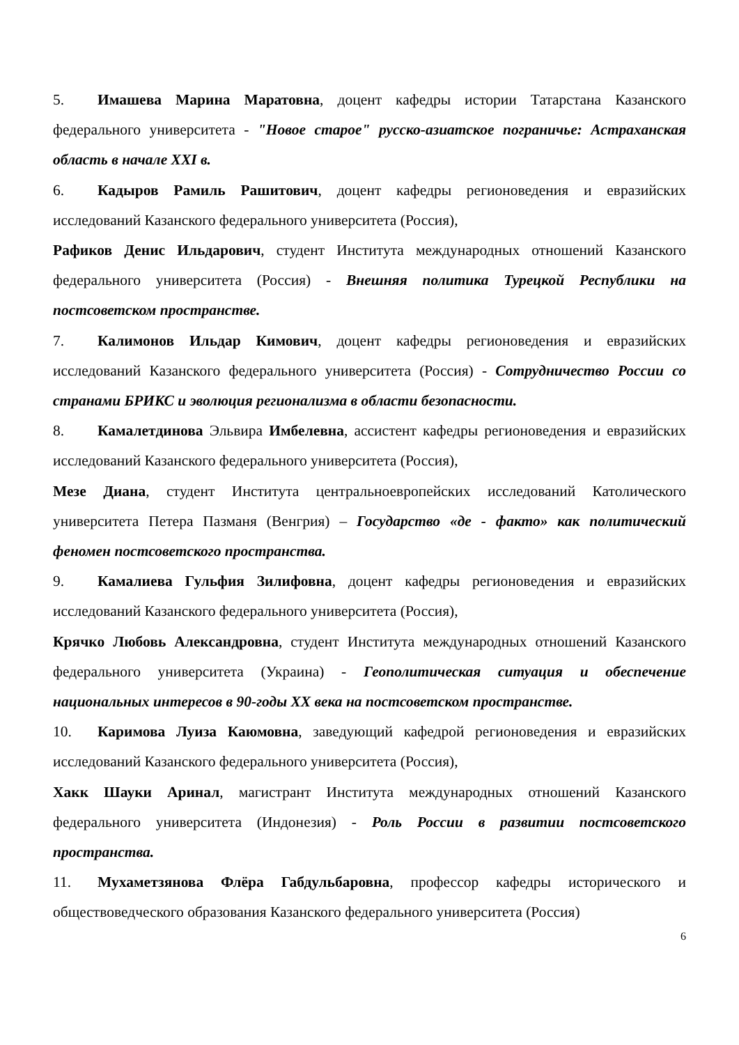5. Имашева Марина Маратовна, доцент кафедры истории Татарстана Казанского федерального университета - "Новое старое" русско-азиатское пограничье: Астраханская область в начале XXI в.
6. Кадыров Рамиль Рашитович, доцент кафедры регионоведения и евразийских исследований Казанского федерального университета (Россия),
Рафиков Денис Ильдарович, студент Института международных отношений Казанского федерального университета (Россия) - Внешняя политика Турецкой Республики на постсоветском пространстве.
7. Калимонов Ильдар Кимович, доцент кафедры регионоведения и евразийских исследований Казанского федерального университета (Россия) - Сотрудничество России со странами БРИКС и эволюция регионализма в области безопасности.
8. Камалетдинова Эльвира Имбелевна, ассистент кафедры регионоведения и евразийских исследований Казанского федерального университета (Россия),
Мезе Диана, студент Института центральноевропейских исследований Католического университета Петера Пазманя (Венгрия) – Государство «де - факто» как политический феномен постсоветского пространства.
9. Камалиева Гульфия Зилифовна, доцент кафедры регионоведения и евразийских исследований Казанского федерального университета (Россия),
Крячко Любовь Александровна, студент Института международных отношений Казанского федерального университета (Украина) - Геополитическая ситуация и обеспечение национальных интересов в 90-годы XX века на постсоветском пространстве.
10. Каримова Луиза Каюмовна, заведующий кафедрой регионоведения и евразийских исследований Казанского федерального университета (Россия),
Хакк Шауки Аринал, магистрант Института международных отношений Казанского федерального университета (Индонезия) - Роль России в развитии постсоветского пространства.
11. Мухаметзянова Флёра Габдульбаровна, профессор кафедры исторического и обществоведческого образования Казанского федерального университета (Россия)
6